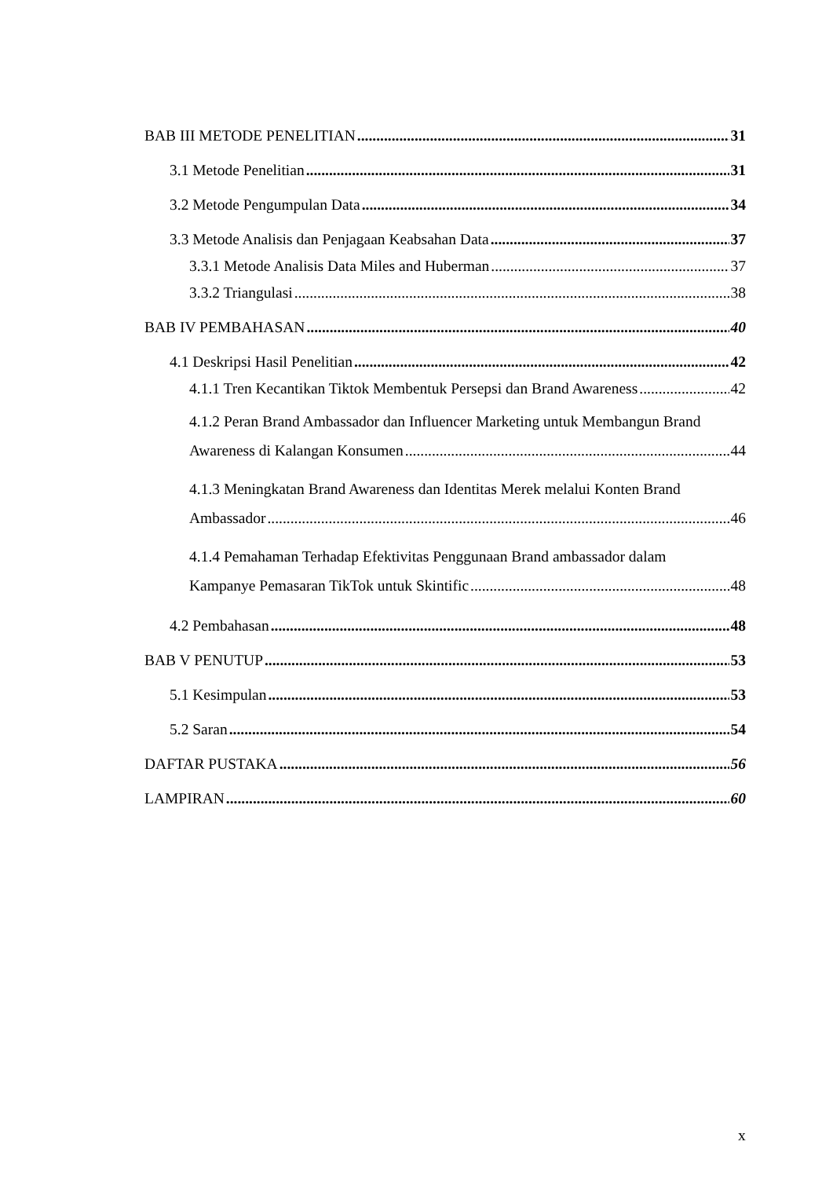BAB III METODE PENELITIAN 31
3.1 Metode Penelitian 31
3.2 Metode Pengumpulan Data 34
3.3 Metode Analisis dan Penjagaan Keabsahan Data 37
3.3.1 Metode Analisis Data Miles and Huberman 37
3.3.2 Triangulasi 38
BAB IV PEMBAHASAN 40
4.1 Deskripsi Hasil Penelitian 42
4.1.1 Tren Kecantikan Tiktok Membentuk Persepsi dan Brand Awareness 42
4.1.2 Peran Brand Ambassador dan Influencer Marketing untuk Membangun Brand
Awareness di Kalangan Konsumen 44
4.1.3 Meningkatan Brand Awareness dan Identitas Merek melalui Konten Brand
Ambassador 46
4.1.4 Pemahaman Terhadap Efektivitas Penggunaan Brand ambassador dalam
Kampanye Pemasaran TikTok untuk Skintific 48
4.2 Pembahasan 48
BAB V PENUTUP 53
5.1 Kesimpulan 53
5.2 Saran 54
DAFTAR PUSTAKA 56
LAMPIRAN 60
x